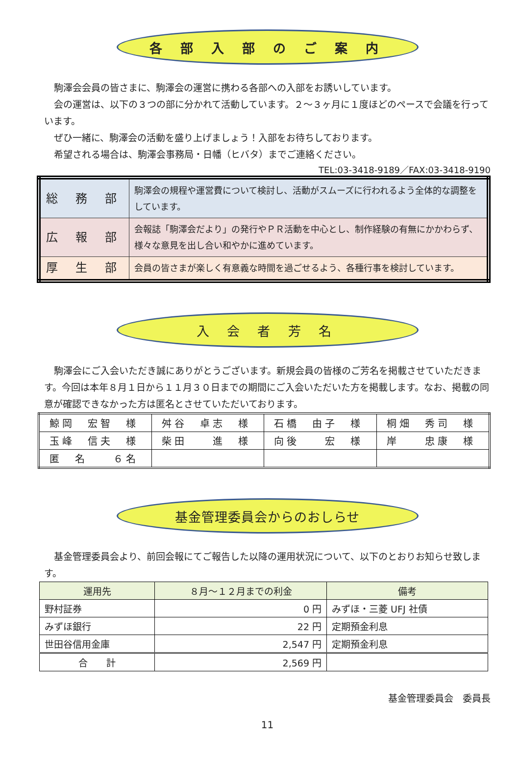各 部 入 部 の ご 案 内
駒澤会会員の皆さまに、駒澤会の運営に携わる各部への入部をお誘いしています。
会の運営は、以下の３つの部に分かれて活動しています。２～３ヶ月に１度ほどのペースで会議を行っています。
ぜひ一緒に、駒澤会の活動を盛り上げましょう！入部をお待ちしております。
希望される場合は、駒澤会事務局・日幡（ヒバタ）までご連絡ください。
TEL:03-3418-9189／FAX:03-3418-9190
| 総 務 部 | 駒澤会の規程や運営費について検討し、活動がスムーズに行われるよう全体的な調整をしています。 |
| 広 報 部 | 会報誌「駒澤会だより」の発行やＰＲ活動を中心とし、制作経験の有無にかかわらず、様々な意見を出し合い和やかに進めています。 |
| 厚 生 部 | 会員の皆さまが楽しく有意義な時間を過ごせるよう、各種行事を検討しています。 |
入 会 者 芳 名
駒澤会にご入会いただき誠にありがとうございます。新規会員の皆様のご芳名を掲載させていただきます。今回は本年８月１日から１１月３０日までの期間にご入会いただいた方を掲載します。なお、掲載の同意が確認できなかった方は匿名とさせていただいております。
| 鯨岡 宏智 様 | 舛谷 卓志 様 | 石橋 由子 様 | 桐畑 秀司 様 |
| 玉峰 信夫 様 | 柴田 進 様 | 向後 宏 様 | 岸 忠康 様 |
| 匿 名 ６名 | | | |
基金管理委員会からのおしらせ
基金管理委員会より、前回会報にてご報告した以降の運用状況について、以下のとおりお知らせ致します。
| 運用先 | ８月～１２月までの利金 | 備考 |
| --- | --- | --- |
| 野村証券 | 0 円 | みずほ・三菱 UFJ 社債 |
| みずほ銀行 | 22 円 | 定期預金利息 |
| 世田谷信用金庫 | 2,547 円 | 定期預金利息 |
| 合 計 | 2,569 円 | |
基金管理委員会　委員長
11